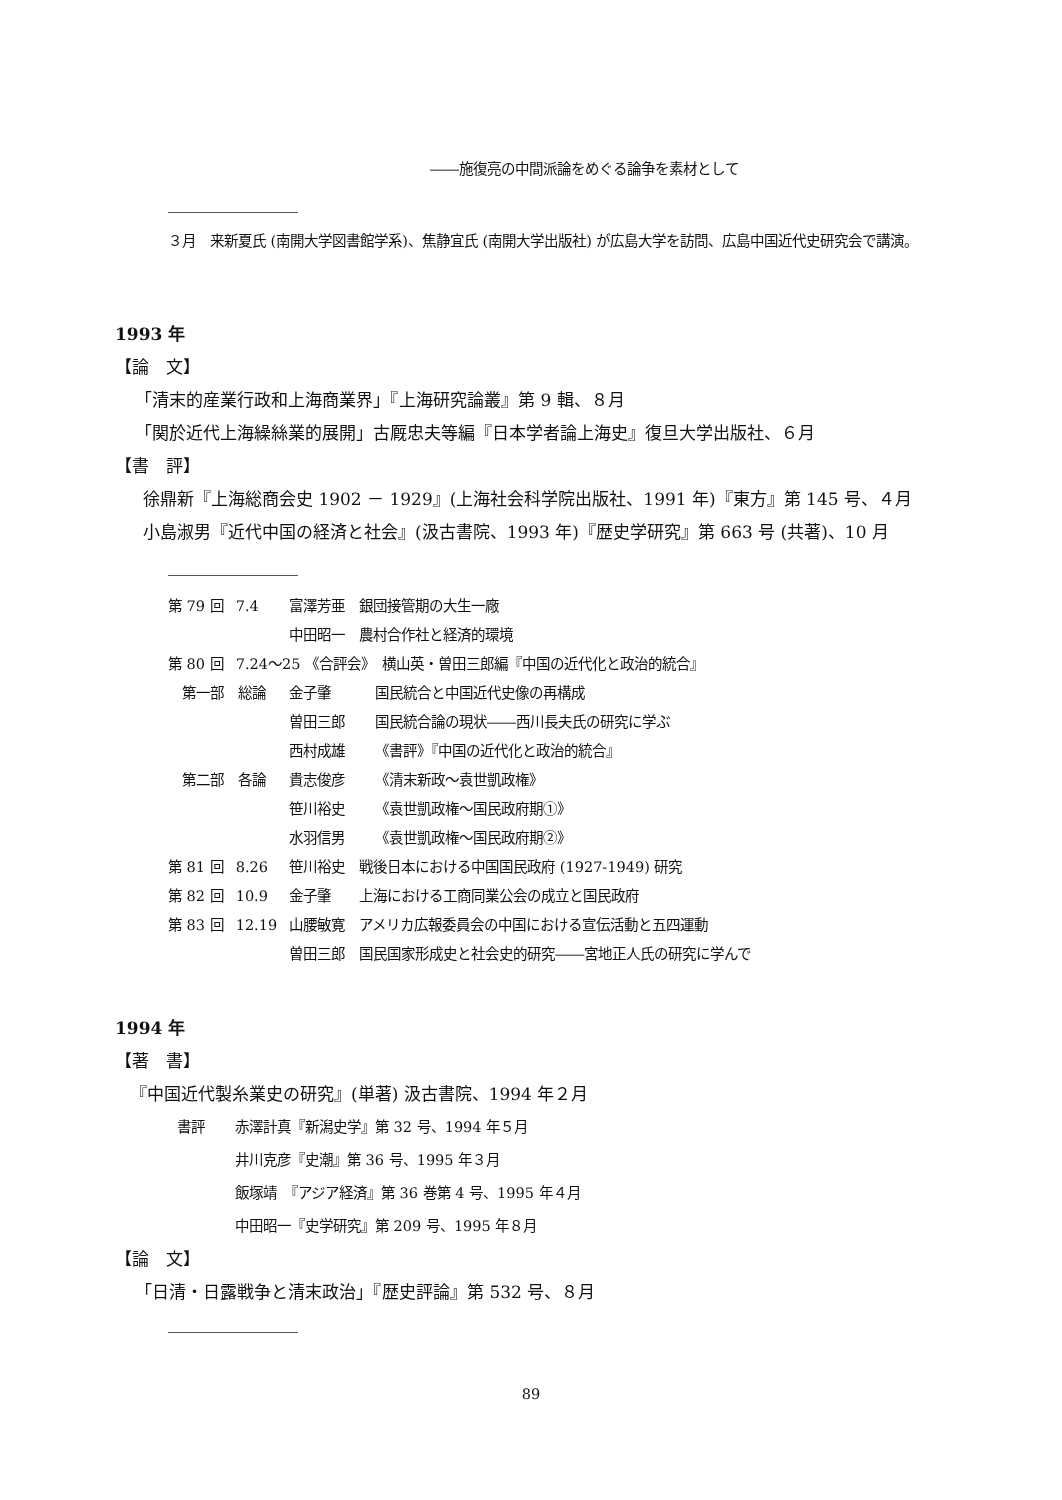――施復亮の中間派論をめぐる論争を素材として
３月　来新夏氏 (南開大学図書館学系)、焦静宜氏 (南開大学出版社) が広島大学を訪問、広島中国近代史研究会で講演。
1993 年
【論　文】
「清末的産業行政和上海商業界」『上海研究論叢』第 9 輯、８月
「関於近代上海繰絲業的展開」古厩忠夫等編『日本学者論上海史』復旦大学出版社、６月
【書　評】
徐鼎新『上海総商会史 1902 － 1929』(上海社会科学院出版社、1991 年)『東方』第 145 号、４月
小島淑男『近代中国の経済と社会』(汲古書院、1993 年)『歴史学研究』第 663 号 (共著)、10 月
| 第 79 回 | 7.4 | 富澤芳亜 銀団接管期の大生一廠 | |
| | | 中田昭一 農村合作社と経済的環境 | |
| 第 80 回 | 7.24〜25 《合評会》 横山英・曽田三郎編『中国の近代化と政治的統合』 | | |
| 第一部 総論 | | 金子肇 | 国民統合と中国近代史像の再構成 |
| | | 曽田三郎 | 国民統合論の現状――西川長夫氏の研究に学ぶ |
| | | 西村成雄 | 《書評》『中国の近代化と政治的統合』 |
| 第二部 各論 | | 貴志俊彦 | 《清末新政〜袁世凱政権》 |
| | | 笹川裕史 | 《袁世凱政権〜国民政府期①》 |
| | | 水羽信男 | 《袁世凱政権〜国民政府期②》 |
| 第 81 回 | 8.26 | 笹川裕史 戦後日本における中国国民政府 (1927-1949) 研究 | |
| 第 82 回 | 10.9 | 金子肇 上海における工商同業公会の成立と国民政府 | |
| 第 83 回 | 12.19 | 山腰敏寛 アメリカ広報委員会の中国における宣伝活動と五四運動 | |
| | | 曽田三郎 国民国家形成史と社会史的研究――宮地正人氏の研究に学んで | |
1994 年
【著　書】
『中国近代製糸業史の研究』(単著) 汲古書院、1994 年２月
| 書評 | 赤澤計真『新潟史学』第 32 号、1994 年５月 |
| | 井川克彦『史潮』第 36 号、1995 年３月 |
| | 飯塚靖 『アジア経済』第 36 巻第 4 号、1995 年４月 |
| | 中田昭一『史学研究』第 209 号、1995 年８月 |
【論　文】
「日清・日露戦争と清末政治」『歴史評論』第 532 号、８月
89